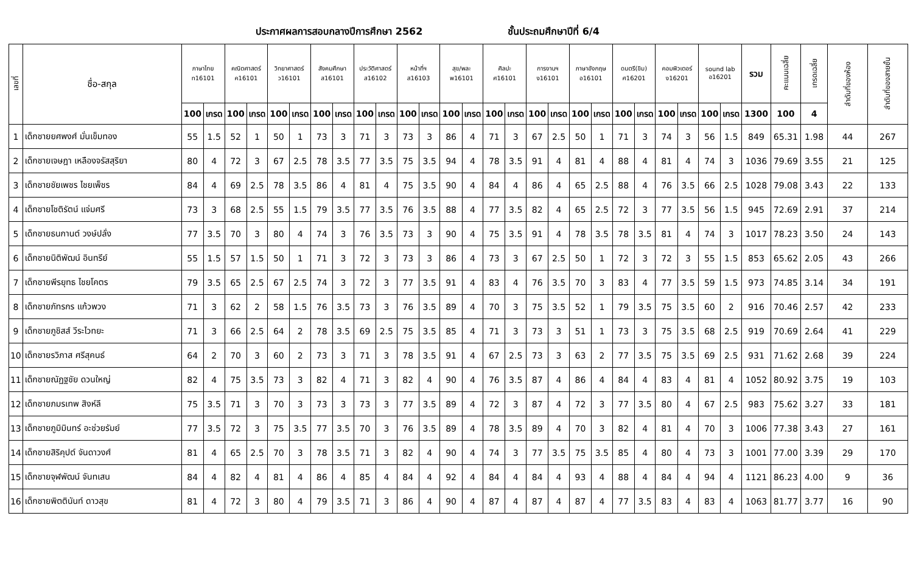ประกาศผลการสอบกลางปีการศึกษา 2562 ชั้นประถมศึกษาปีที่ 6/4
| เลขที่ | ชื่อ-สกุล | ภาษาไทย ท16101 | | คณิตศาสตร์ ค16101 | | วิทยาศาสตร์ ว16101 | | สังคมศึกษา ส16101 | | ประวัติศาสตร์ ส16102 | | หน้าที่ฯ ส16103 | | สุข/พละ พ16101 | | ศิลปะ ศ16101 | | การงานฯ ง16101 | | ภาษาอังกฤษ อ16101 | | ดนตรี(ขิม) ศ16201 | | คอมพิวเตอร์ ง16201 | | sound lab อ16201 | | รวม | คะแนนเฉลี่ย | เกรดเฉลี่ย | ลำดับที่ของห้อง | ลำดับที่ของสายชั้น |
| --- | --- | --- | --- | --- | --- | --- | --- | --- | --- | --- | --- | --- | --- | --- | --- | --- | --- | --- | --- | --- | --- | --- | --- | --- | --- | --- | --- | --- | --- | --- | --- | --- |
| | | 100 | เกรด | 100 | เกรด | 100 | เกรด | 100 | เกรด | 100 | เกรด | 100 | เกรด | 100 | เกรด | 100 | เกรด | 100 | เกรด | 100 | เกรด | 100 | เกรด | 100 | เกรด | 100 | เกรด | 1300 | 100 | 4 | | |
| 1 | เด็กชายยศพงศ์ มั่นเข็มทอง | 55 | 1.5 | 52 | 1 | 50 | 1 | 73 | 3 | 71 | 3 | 73 | 3 | 86 | 4 | 71 | 3 | 67 | 2.5 | 50 | 1 | 71 | 3 | 74 | 3 | 56 | 1.5 | 849 | 65.31 | 1.98 | 44 | 267 |
| 2 | เด็กชายเจษฎา เหลืองจรัสสุริยา | 80 | 4 | 72 | 3 | 67 | 2.5 | 78 | 3.5 | 77 | 3.5 | 75 | 3.5 | 94 | 4 | 78 | 3.5 | 91 | 4 | 81 | 4 | 88 | 4 | 81 | 4 | 74 | 3 | 1036 | 79.69 | 3.55 | 21 | 125 |
| 3 | เด็กชายชัยเพชร ไชยเพ็ชร | 84 | 4 | 69 | 2.5 | 78 | 3.5 | 86 | 4 | 81 | 4 | 75 | 3.5 | 90 | 4 | 84 | 4 | 86 | 4 | 65 | 2.5 | 88 | 4 | 76 | 3.5 | 66 | 2.5 | 1028 | 79.08 | 3.43 | 22 | 133 |
| 4 | เด็กชายโชติรัตน์ แจ่มศรี | 73 | 3 | 68 | 2.5 | 55 | 1.5 | 79 | 3.5 | 77 | 3.5 | 76 | 3.5 | 88 | 4 | 77 | 3.5 | 82 | 4 | 65 | 2.5 | 72 | 3 | 77 | 3.5 | 56 | 1.5 | 945 | 72.69 | 2.91 | 37 | 214 |
| 5 | เด็กชายธนกานต์ วงษ์ปลั่ง | 77 | 3.5 | 70 | 3 | 80 | 4 | 74 | 3 | 76 | 3.5 | 73 | 3 | 90 | 4 | 75 | 3.5 | 91 | 4 | 78 | 3.5 | 78 | 3.5 | 81 | 4 | 74 | 3 | 1017 | 78.23 | 3.50 | 24 | 143 |
| 6 | เด็กชายนิติพัฒน์ อินทรีย์ | 55 | 1.5 | 57 | 1.5 | 50 | 1 | 71 | 3 | 72 | 3 | 73 | 3 | 86 | 4 | 73 | 3 | 67 | 2.5 | 50 | 1 | 72 | 3 | 72 | 3 | 55 | 1.5 | 853 | 65.62 | 2.05 | 43 | 266 |
| 7 | เด็กชายพีรยุทธ ไชยโคตร | 79 | 3.5 | 65 | 2.5 | 67 | 2.5 | 74 | 3 | 72 | 3 | 77 | 3.5 | 91 | 4 | 83 | 4 | 76 | 3.5 | 70 | 3 | 83 | 4 | 77 | 3.5 | 59 | 1.5 | 973 | 74.85 | 3.14 | 34 | 191 |
| 8 | เด็กชายภัทรกร แก้วพวง | 71 | 3 | 62 | 2 | 58 | 1.5 | 76 | 3.5 | 73 | 3 | 76 | 3.5 | 89 | 4 | 70 | 3 | 75 | 3.5 | 52 | 1 | 79 | 3.5 | 75 | 3.5 | 60 | 2 | 916 | 70.46 | 2.57 | 42 | 233 |
| 9 | เด็กชายภูชิสส์ วีระไวทยะ | 71 | 3 | 66 | 2.5 | 64 | 2 | 78 | 3.5 | 69 | 2.5 | 75 | 3.5 | 85 | 4 | 71 | 3 | 73 | 3 | 51 | 1 | 73 | 3 | 75 | 3.5 | 68 | 2.5 | 919 | 70.69 | 2.64 | 41 | 229 |
| 10 | เด็กชายรวิภาส ศรีสุคนธ์ | 64 | 2 | 70 | 3 | 60 | 2 | 73 | 3 | 71 | 3 | 78 | 3.5 | 91 | 4 | 67 | 2.5 | 73 | 3 | 63 | 2 | 77 | 3.5 | 75 | 3.5 | 69 | 2.5 | 931 | 71.62 | 2.68 | 39 | 224 |
| 11 | เด็กชายณัฏฐชัย ดวนใหญ่ | 82 | 4 | 75 | 3.5 | 73 | 3 | 82 | 4 | 71 | 3 | 82 | 4 | 90 | 4 | 76 | 3.5 | 87 | 4 | 86 | 4 | 84 | 4 | 83 | 4 | 81 | 4 | 1052 | 80.92 | 3.75 | 19 | 103 |
| 12 | เด็กชายภมรเทพ สิงห์ลี | 75 | 3.5 | 71 | 3 | 70 | 3 | 73 | 3 | 73 | 3 | 77 | 3.5 | 89 | 4 | 72 | 3 | 87 | 4 | 72 | 3 | 77 | 3.5 | 80 | 4 | 67 | 2.5 | 983 | 75.62 | 3.27 | 33 | 181 |
| 13 | เด็กชายภูมิมินทร์ อะช่วยรัมย์ | 77 | 3.5 | 72 | 3 | 75 | 3.5 | 77 | 3.5 | 70 | 3 | 76 | 3.5 | 89 | 4 | 78 | 3.5 | 89 | 4 | 70 | 3 | 82 | 4 | 81 | 4 | 70 | 3 | 1006 | 77.38 | 3.43 | 27 | 161 |
| 14 | เด็กชายสิริคุปต์ จันดาวงศ์ | 81 | 4 | 65 | 2.5 | 70 | 3 | 78 | 3.5 | 71 | 3 | 82 | 4 | 90 | 4 | 74 | 3 | 77 | 3.5 | 75 | 3.5 | 85 | 4 | 80 | 4 | 73 | 3 | 1001 | 77.00 | 3.39 | 29 | 170 |
| 15 | เด็กชายจุฬพัฒน์ จันทเสน | 84 | 4 | 82 | 4 | 81 | 4 | 86 | 4 | 85 | 4 | 84 | 4 | 92 | 4 | 84 | 4 | 84 | 4 | 93 | 4 | 88 | 4 | 84 | 4 | 94 | 4 | 1121 | 86.23 | 4.00 | 9 | 36 |
| 16 | เด็กชายพิตตินันท์ ดาวสุข | 81 | 4 | 72 | 3 | 80 | 4 | 79 | 3.5 | 71 | 3 | 86 | 4 | 90 | 4 | 87 | 4 | 87 | 4 | 87 | 4 | 77 | 3.5 | 83 | 4 | 83 | 4 | 1063 | 81.77 | 3.77 | 16 | 90 |